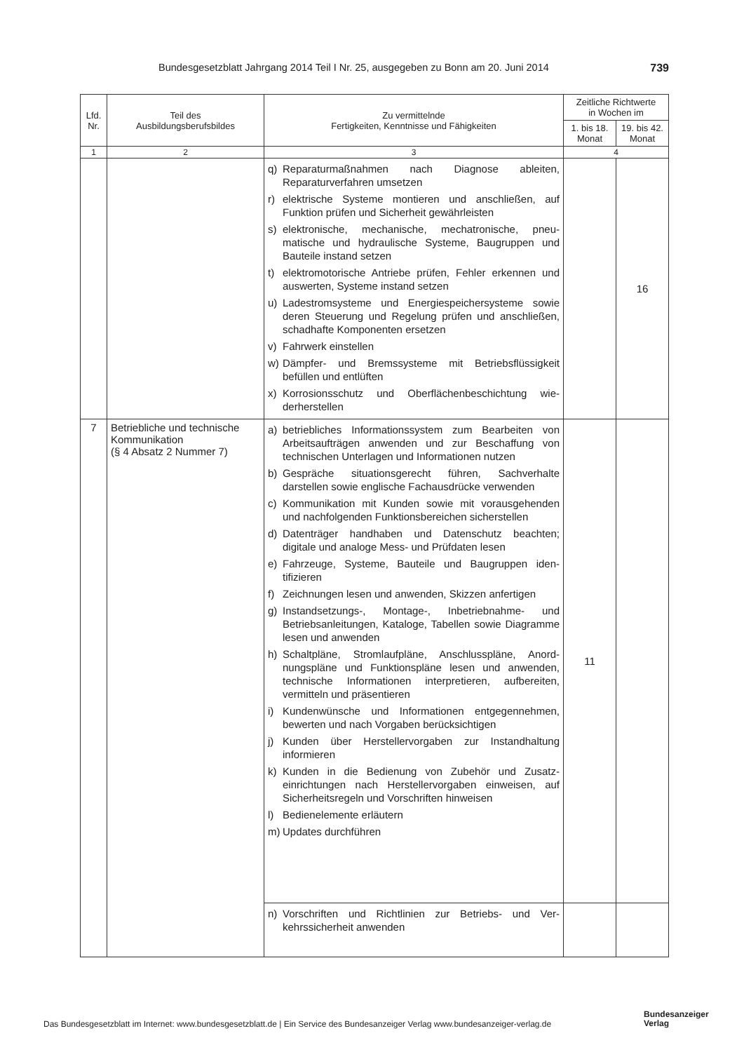Bundesgesetzblatt Jahrgang 2014 Teil I Nr. 25, ausgegeben zu Bonn am 20. Juni 2014 739
| Lfd. Nr. | Teil des Ausbildungsberufsbildes | Zu vermittelnde Fertigkeiten, Kenntnisse und Fähigkeiten | Zeitliche Richtwerte in Wochen im | |
| --- | --- | --- | --- | --- |
| | | | 1. bis 18. Monat | 19. bis 42. Monat |
| 1 | 2 | 3 | 4 | |
| | | q) Reparaturmaßnahmen nach Diagnose ableiten, Reparaturverfahren umsetzen r) elektrische Systeme montieren und anschließen, auf Funktion prüfen und Sicherheit gewährleisten s) elektronische, mechanische, mechatronische, pneu­matische und hydraulische Systeme, Baugruppen und Bauteile instand setzen t) elektromotorische Antriebe prüfen, Fehler erkennen und auswerten, Systeme instand setzen u) Ladestromsysteme und Energiespeichersysteme so­wie deren Steuerung und Regelung prüfen und an­schließen, schadhafte Komponenten ersetzen v) Fahrwerk einstellen w) Dämpfer- und Bremssysteme mit Betriebsflüssigkeit befüllen und entlüften x) Korrosionsschutz und Oberflächenbeschichtung wie­derherstellen | | 16 |
| 7 | Betriebliche und technische Kommunikation (§ 4 Absatz 2 Nummer 7) | a) betriebliches Informationssystem zum Bearbeiten von Arbeitsaufträgen anwenden und zur Beschaffung von technischen Unterlagen und Informationen nut­zen b) Gespräche situationsgerecht führen, Sachverhalte darstellen sowie englische Fachausdrücke verwen­den c) Kommunikation mit Kunden sowie mit vorausgehen­den und nachfolgenden Funktionsbereichen sicher­stellen d) Datenträger handhaben und Datenschutz beachten; digitale und analoge Mess- und Prüfdaten lesen e) Fahrzeuge, Systeme, Bauteile und Baugruppen iden­tifizieren f) Zeichnungen lesen und anwenden, Skizzen anferti­gen g) Instandsetzungs-, Montage-, Inbetriebnahme- und Betriebsanleitungen, Kataloge, Tabellen sowie Dia­gramme lesen und anwenden h) Schaltpläne, Stromlaufpläne, Anschlusspläne, Anord­nungspläne und Funktionspläne lesen und anwen­den, technische Informationen interpretieren, aufbe­reiten, vermitteln und präsentieren i) Kundenwünsche und Informationen entgegenneh­men, bewerten und nach Vorgaben berücksichtigen j) Kunden über Herstellervorgaben zur Instandhaltung informieren k) Kunden in die Bedienung von Zubehör und Zusatz­einrichtungen nach Herstellervorgaben einweisen, auf Sicherheitsregeln und Vorschriften hinweisen l) Bedienelemente erläutern m) Updates durchführen | 11 | |
| | | n) Vorschriften und Richtlinien zur Betriebs- und Ver­kehrssicherheit anwenden | | |
Das Bundesgesetzblatt im Internet: www.bundesgesetzblatt.de | Ein Service des Bundesanzeiger Verlag www.bundesanzeiger-verlag.de
Bundesanzeiger
Verlag